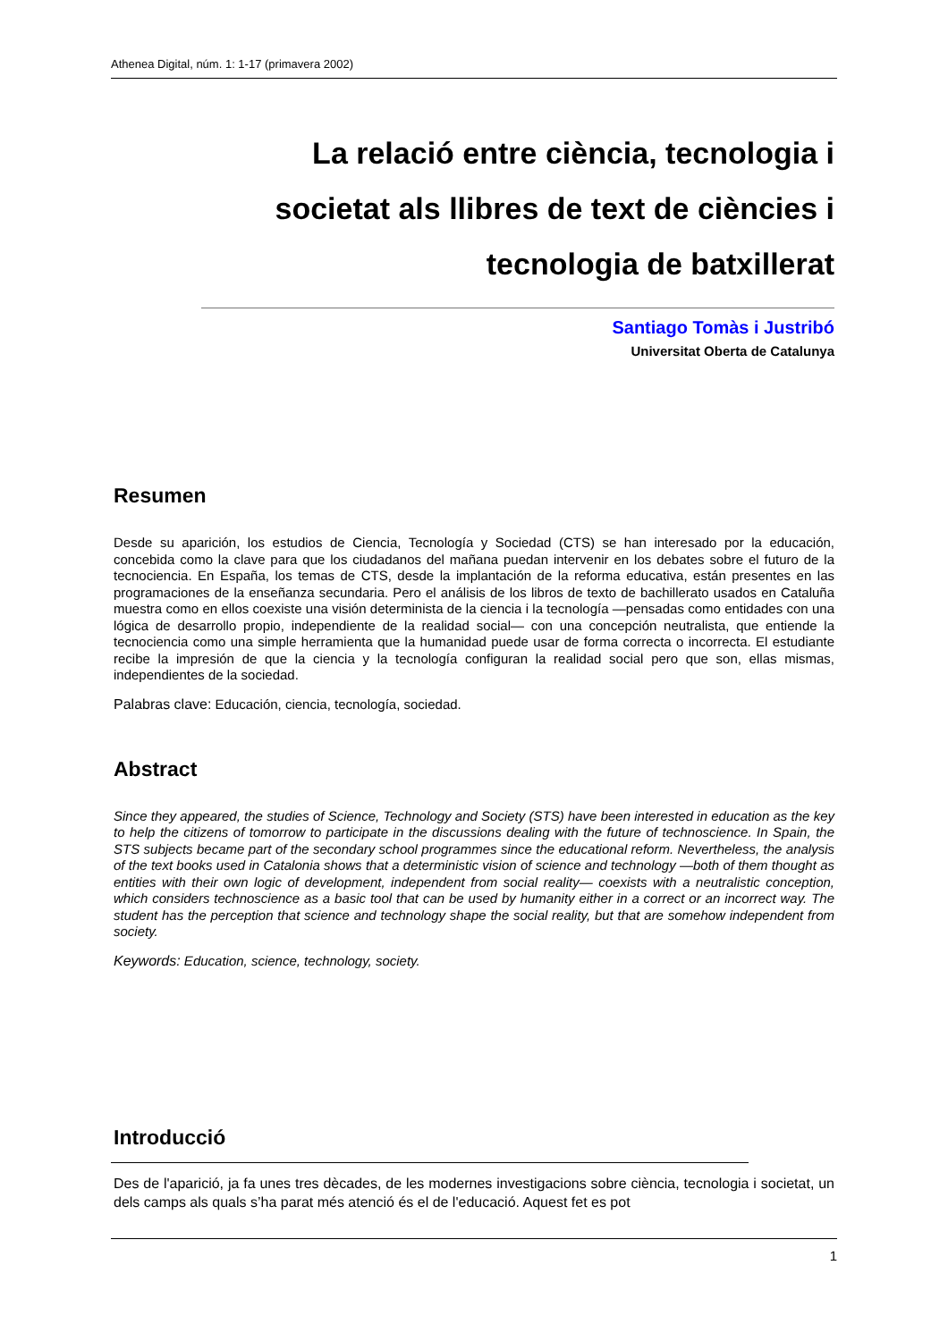Athenea Digital, núm. 1: 1-17 (primavera 2002)
La relació entre ciència, tecnologia i
societat als llibres de text de ciències i
tecnologia de batxillerat
Santiago Tomàs i Justribó
Universitat Oberta de Catalunya
Resumen
Desde su aparición, los estudios de Ciencia, Tecnología y Sociedad (CTS) se han interesado por la educación, concebida como la clave para que los ciudadanos del mañana puedan intervenir en los debates sobre el futuro de la tecnociencia. En España, los temas de CTS, desde la implantación de la reforma educativa, están presentes en las programaciones de la enseñanza secundaria. Pero el análisis de los libros de texto de bachillerato usados en Cataluña muestra como en ellos coexiste una visión determinista de la ciencia i la tecnología —pensadas como entidades con una lógica de desarrollo propio, independiente de la realidad social— con una concepción neutralista, que entiende la tecnociencia como una simple herramienta que la humanidad puede usar de forma correcta o incorrecta. El estudiante recibe la impresión de que la ciencia y la tecnología configuran la realidad social pero que son, ellas mismas, independientes de la sociedad.
Palabras clave: Educación, ciencia, tecnología, sociedad.
Abstract
Since they appeared, the studies of Science, Technology and Society (STS) have been interested in education as the key to help the citizens of tomorrow to participate in the discussions dealing with the future of technoscience. In Spain, the STS subjects became part of the secondary school programmes since the educational reform. Nevertheless, the analysis of the text books used in Catalonia shows that a deterministic vision of science and technology —both of them thought as entities with their own logic of development, independent from social reality— coexists with a neutralistic conception, which considers technoscience as a basic tool that can be used by humanity either in a correct or an incorrect way. The student has the perception that science and technology shape the social reality, but that are somehow independent from society.
Keywords: Education, science, technology, society.
Introducció
Des de l'aparició, ja fa unes tres dècades, de les modernes investigacions sobre ciència, tecnologia i societat, un dels camps als quals s’ha parat més atenció és el de l'educació. Aquest fet es pot
1